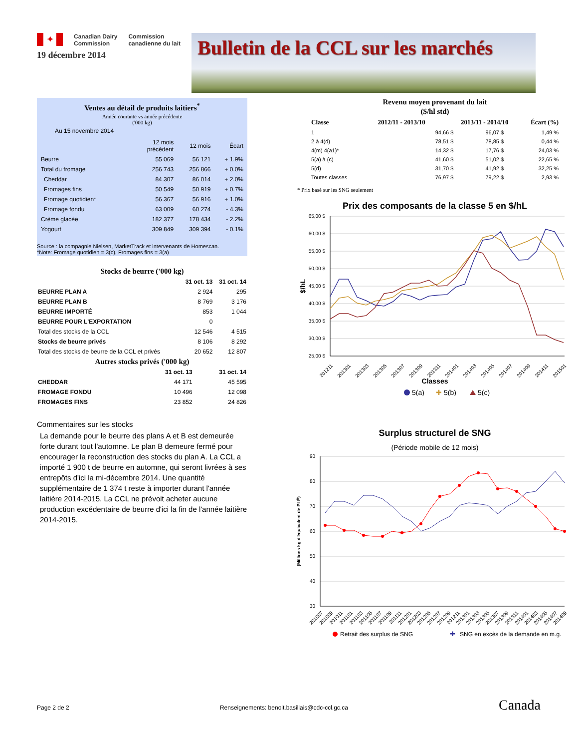✦ Canadian Dairy
Commission Commission
canadienne du lait
19 décembre 2014
Bulletin de la CCL sur les marchés
Ventes au détail de produits laitiers<sup>*</sup>
Année courante vs année précédente
('000 kg)
Au 15 novembre 2014
| | 12 mois précédent | 12 mois | Écart |
| --- | --- | --- | --- |
| Beurre | 55 069 | 56 121 | + 1.9% |
| Total du fromage | 256 743 | 256 866 | + 0.0% |
| Cheddar | 84 307 | 86 014 | + 2.0% |
| Fromages fins | 50 549 | 50 919 | + 0.7% |
| Fromage quotidien* | 56 367 | 56 916 | + 1.0% |
| Fromage fondu | 63 009 | 60 274 | - 4.3% |
| Crème glacée | 182 377 | 178 434 | - 2.2% |
| Yogourt | 309 849 | 309 394 | - 0.1% |
Source : la compagnie Nielsen, MarketTrack et intervenants de Homescan.
*Note: Fromage quotidien = 3(c), Fromages fins = 3(a)
Stocks de beurre ('000 kg)
| | 31 oct. 13 | 31 oct. 14 |
| --- | --- | --- |
| BEURRE PLAN A | 2 924 | 295 |
| BEURRE PLAN B | 8 769 | 3 176 |
| BEURRE IMPORTÉ | 853 | 1 044 |
| BEURRE POUR L'EXPORTATION | 0 | |
| Total des stocks de la CCL | 12 546 | 4 515 |
| Stocks de beurre privés | 8 106 | 8 292 |
| Total des stocks de beurre de la CCL et privés | 20 652 | 12 807 |
Autres stocks privés ('000 kg)
| | 31 oct. 13 | 31 oct. 14 |
| --- | --- | --- |
| CHEDDAR | 44 171 | 45 595 |
| FROMAGE FONDU | 10 496 | 12 098 |
| FROMAGES FINS | 23 852 | 24 826 |
Commentaires sur les stocks
La demande pour le beurre des plans A et B est demeurée forte durant tout l'automne. Le plan B demeure fermé pour encourager la reconstruction des stocks du plan A. La CCL a importé 1 900 t de beurre en automne, qui seront livrées à ses entrepôts d'ici la mi-décembre 2014. Une quantité supplémentaire de 1 374 t reste à importer durant l'année laitière 2014-2015. La CCL ne prévoit acheter aucune production excédentaire de beurre d'ici la fin de l'année laitière 2014-2015.
Revenu moyen provenant du lait
($/hl std)
| Classe | 2012/11 - 2013/10 | 2013/11 - 2014/10 | Écart (%) |
| --- | --- | --- | --- |
| 1 | 94,66 $ | 96,07 $ | 1,49 % |
| 2 à 4(d) | 78,51 $ | 78,85 $ | 0,44 % |
| 4(m) 4(a1)* | 14,32 $ | 17,76 $ | 24,03 % |
| 5(a) à (c) | 41,60 $ | 51,02 $ | 22,65 % |
| 5(d) | 31,70 $ | 41,92 $ | 32,25 % |
| Toutes classes | 76,97 $ | 79,22 $ | 2,93 % |
* Prix basé sur les SNG seulement
Prix des composants de la classe 5 en $/hL
65,00 $
60,00 $
55,00 $
50,00 $
45,00 $
40,00 $
35,00 $
30,00 $
25,00 $
$/hL
201211
201301
201303
201305
201307
201309
201311
201401
201403
201405
201407
201409
201411
201501
Classes
5(a)
✚
5(b)
5(c)
Surplus structurel de SNG
(Période mobile de 12 mois)
90
80
70
60
50
40
30
(Millions kg d'équivalent de PLÉ)
201007
201009
201011
201101
201103
201105
201107
201109
201111
201201
201203
201205
201207
201209
201211
201301
201303
201305
201307
201309
201311
201401
201403
201405
201407
201409
Retrait des surplus de SNG
✚
SNG en excès de la demande en m.g.
Page 2 de 2 Renseignements: benoit.basillais@cdc-ccl.gc.ca Canada